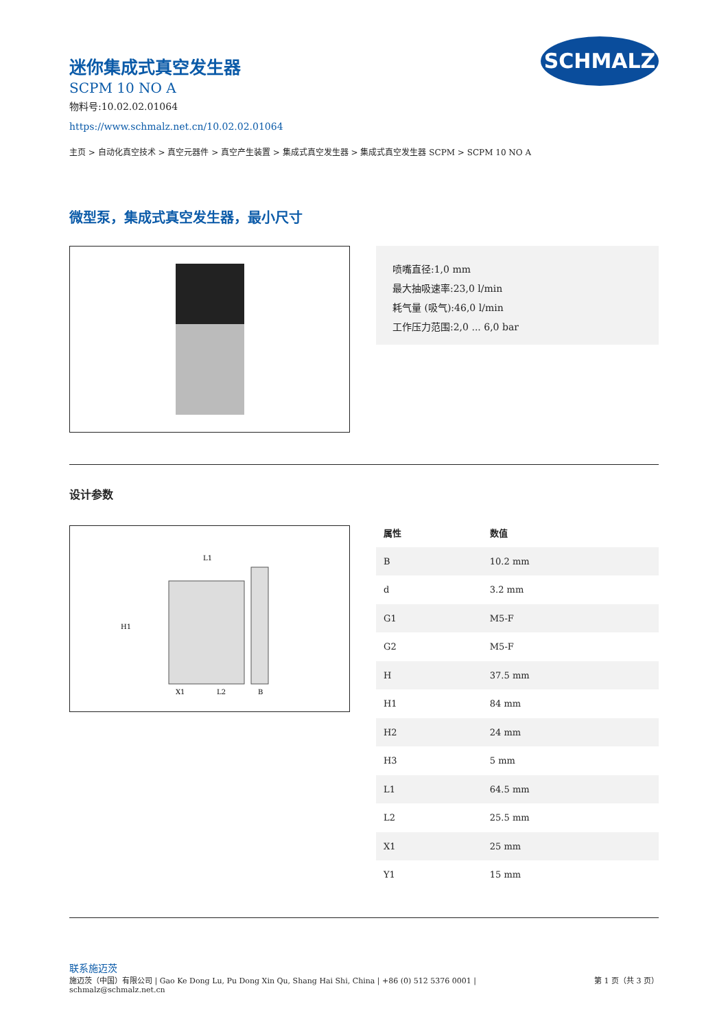SCHMALZ
迷你集成式真空发生器
SCPM 10 NO A
物料号:10.02.02.01064
https://www.schmalz.net.cn/10.02.02.01064
主页 > 自动化真空技术 > 真空元器件 > 真空产生装置 > 集成式真空发生器 > 集成式真空发生器 SCPM > SCPM 10 NO A
微型泵，集成式真空发生器，最小尺寸
喷嘴直径:1,0 mm
最大抽吸速率:23,0 l/min
耗气量 (吸气):46,0 l/min
工作压力范围:2,0 ... 6,0 bar
设计参数
L1
H1
X1
L2
B
| 属性 | 数值 |
| --- | --- |
| B | 10.2 mm |
| d | 3.2 mm |
| G1 | M5-F |
| G2 | M5-F |
| H | 37.5 mm |
| H1 | 84 mm |
| H2 | 24 mm |
| H3 | 5 mm |
| L1 | 64.5 mm |
| L2 | 25.5 mm |
| X1 | 25 mm |
| Y1 | 15 mm |
联系施迈茨
施迈茨（中国）有限公司 | Gao Ke Dong Lu, Pu Dong Xin Qu, Shang Hai Shi, China | +86 (0) 512 5376 0001 |
schmalz@schmalz.net.cn 第 1 页（共 3 页）